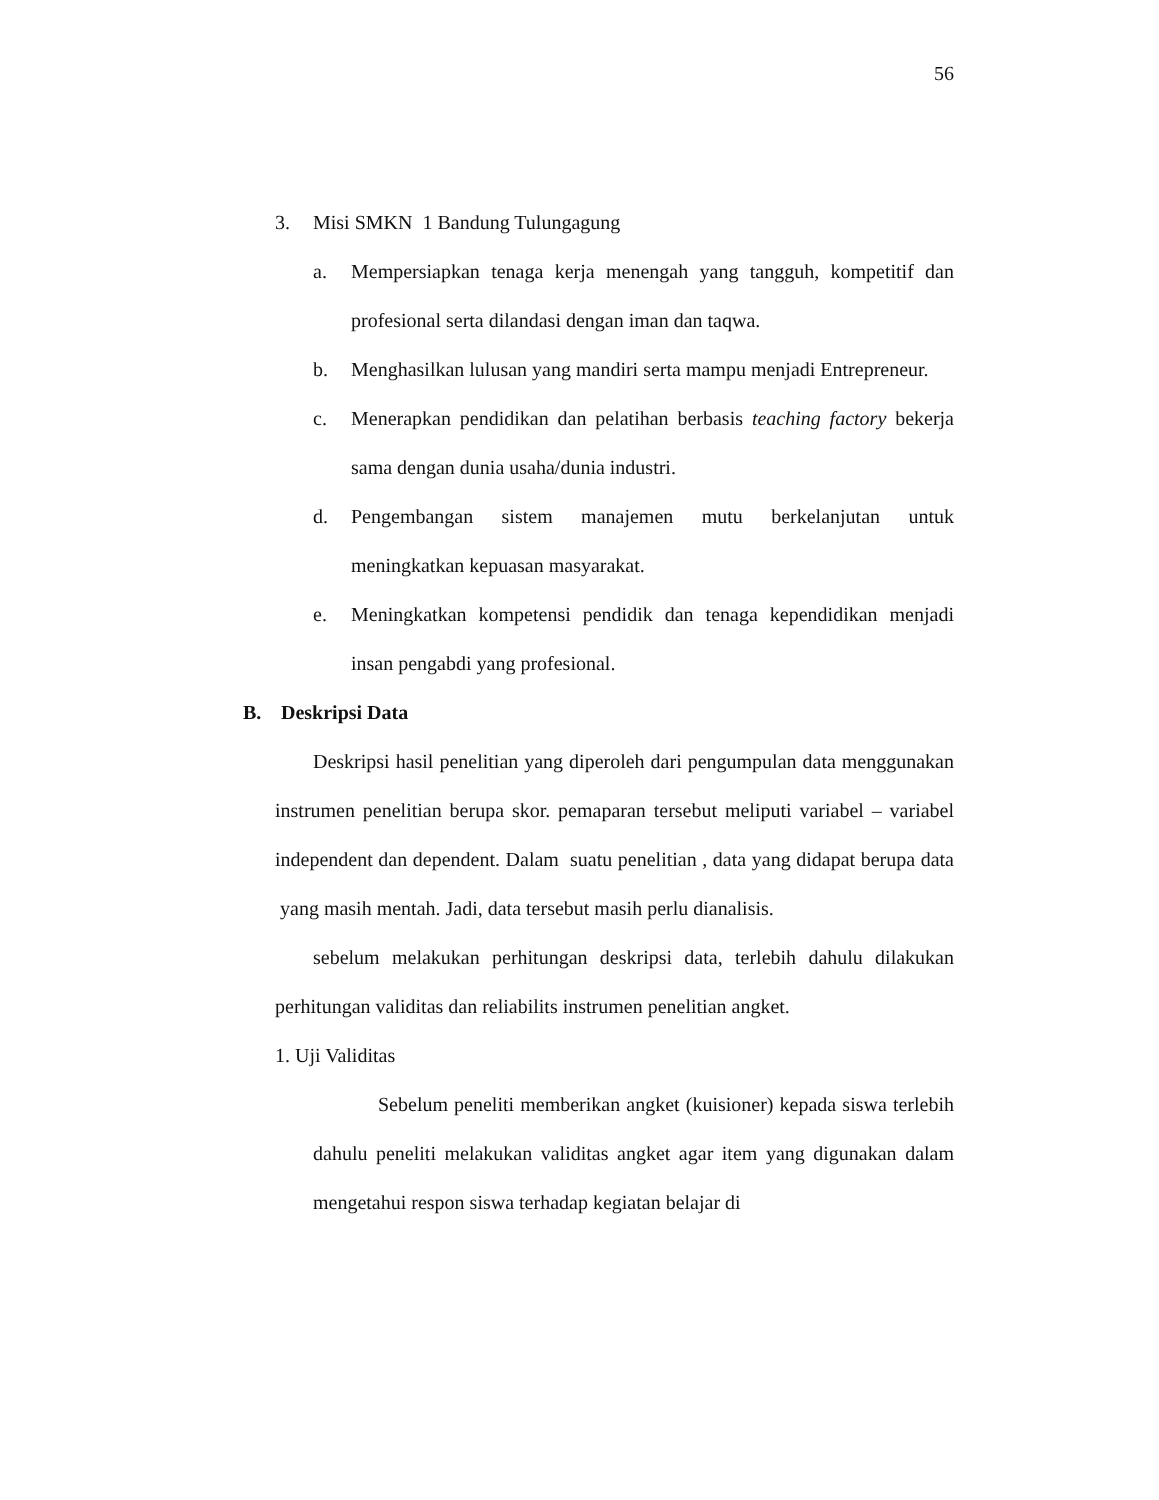56
3. Misi SMKN 1 Bandung Tulungagung
a. Mempersiapkan tenaga kerja menengah yang tangguh, kompetitif dan profesional serta dilandasi dengan iman dan taqwa.
b. Menghasilkan lulusan yang mandiri serta mampu menjadi Entrepreneur.
c. Menerapkan pendidikan dan pelatihan berbasis teaching factory bekerja sama dengan dunia usaha/dunia industri.
d. Pengembangan sistem manajemen mutu berkelanjutan untuk meningkatkan kepuasan masyarakat.
e. Meningkatkan kompetensi pendidik dan tenaga kependidikan menjadi insan pengabdi yang profesional.
B. Deskripsi Data
Deskripsi hasil penelitian yang diperoleh dari pengumpulan data menggunakan instrumen penelitian berupa skor. pemaparan tersebut meliputi variabel – variabel independent dan dependent. Dalam suatu penelitian , data yang didapat berupa data yang masih mentah. Jadi, data tersebut masih perlu dianalisis.
sebelum melakukan perhitungan deskripsi data, terlebih dahulu dilakukan perhitungan validitas dan reliabilits instrumen penelitian angket.
1. Uji Validitas
Sebelum peneliti memberikan angket (kuisioner) kepada siswa terlebih dahulu peneliti melakukan validitas angket agar item yang digunakan dalam mengetahui respon siswa terhadap kegiatan belajar di